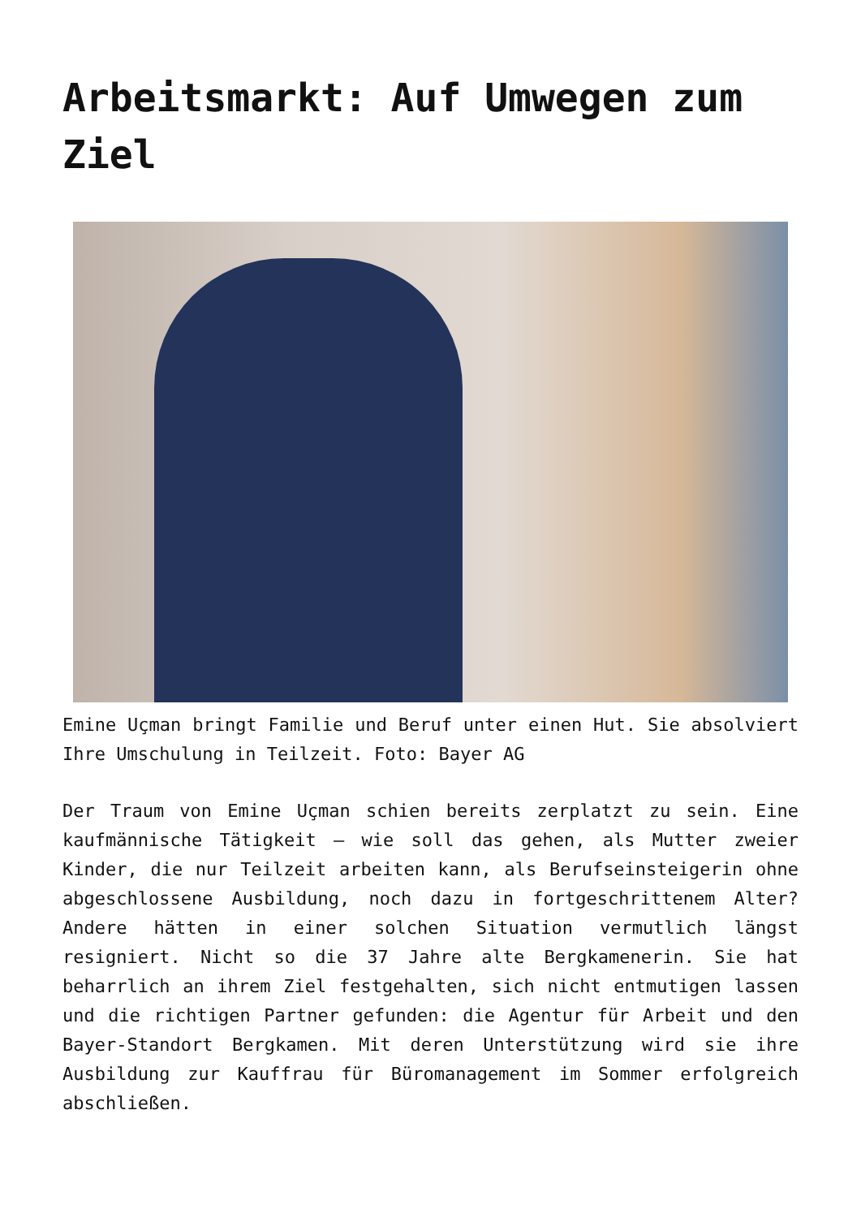Arbeitsmarkt: Auf Umwegen zum Ziel
Emine Uçman bringt Familie und Beruf unter einen Hut. Sie absolviert Ihre Umschulung in Teilzeit. Foto: Bayer AG
Der Traum von Emine Uçman schien bereits zerplatzt zu sein. Eine kaufmännische Tätigkeit – wie soll das gehen, als Mutter zweier Kinder, die nur Teilzeit arbeiten kann, als Berufseinsteigerin ohne abgeschlossene Ausbildung, noch dazu in fortgeschrittenem Alter? Andere hätten in einer solchen Situation vermutlich längst resigniert. Nicht so die 37 Jahre alte Bergkamenerin. Sie hat beharrlich an ihrem Ziel festgehalten, sich nicht entmutigen lassen und die richtigen Partner gefunden: die Agentur für Arbeit und den Bayer-Standort Bergkamen. Mit deren Unterstützung wird sie ihre Ausbildung zur Kauffrau für Büromanagement im Sommer erfolgreich abschließen.